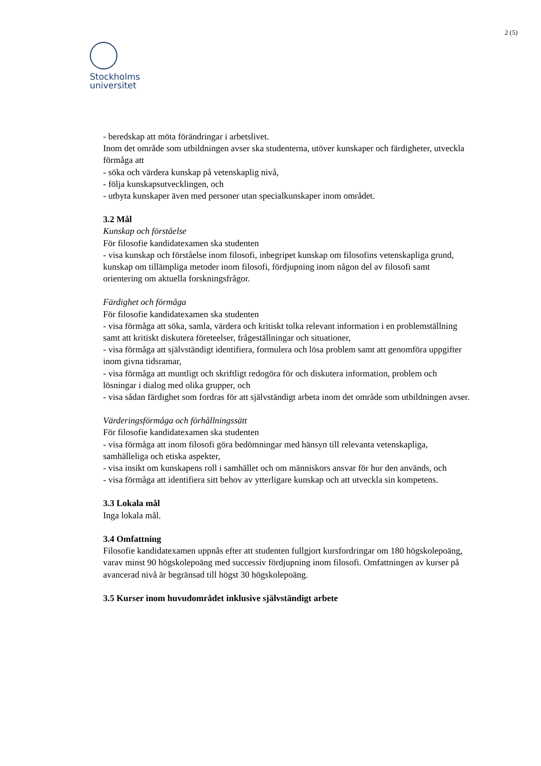2 (5)
Stockholms
universitet
- beredskap att möta förändringar i arbetslivet.
Inom det område som utbildningen avser ska studenterna, utöver kunskaper och färdigheter, utveckla förmåga att
- söka och värdera kunskap på vetenskaplig nivå,
- följa kunskapsutvecklingen, och
- utbyta kunskaper även med personer utan specialkunskaper inom området.
3.2 Mål
Kunskap och förståelse
För filosofie kandidatexamen ska studenten
- visa kunskap och förståelse inom filosofi, inbegripet kunskap om filosofins vetenskapliga grund, kunskap om tillämpliga metoder inom filosofi, fördjupning inom någon del av filosofi samt orientering om aktuella forskningsfrågor.
Färdighet och förmåga
För filosofie kandidatexamen ska studenten
- visa förmåga att söka, samla, värdera och kritiskt tolka relevant information i en problemställning samt att kritiskt diskutera företeelser, frågeställningar och situationer,
- visa förmåga att självständigt identifiera, formulera och lösa problem samt att genomföra uppgifter inom givna tidsramar,
- visa förmåga att muntligt och skriftligt redogöra för och diskutera information, problem och lösningar i dialog med olika grupper, och
- visa sådan färdighet som fordras för att självständigt arbeta inom det område som utbildningen avser.
Värderingsförmåga och förhållningssätt
För filosofie kandidatexamen ska studenten
- visa förmåga att inom filosofi göra bedömningar med hänsyn till relevanta vetenskapliga, samhälleliga och etiska aspekter,
- visa insikt om kunskapens roll i samhället och om människors ansvar för hur den används, och
- visa förmåga att identifiera sitt behov av ytterligare kunskap och att utveckla sin kompetens.
3.3 Lokala mål
Inga lokala mål.
3.4 Omfattning
Filosofie kandidatexamen uppnås efter att studenten fullgjort kursfordringar om 180 högskolepoäng, varav minst 90 högskolepoäng med successiv fördjupning inom filosofi. Omfattningen av kurser på avancerad nivå är begränsad till högst 30 högskolepoäng.
3.5 Kurser inom huvudområdet inklusive självständigt arbete